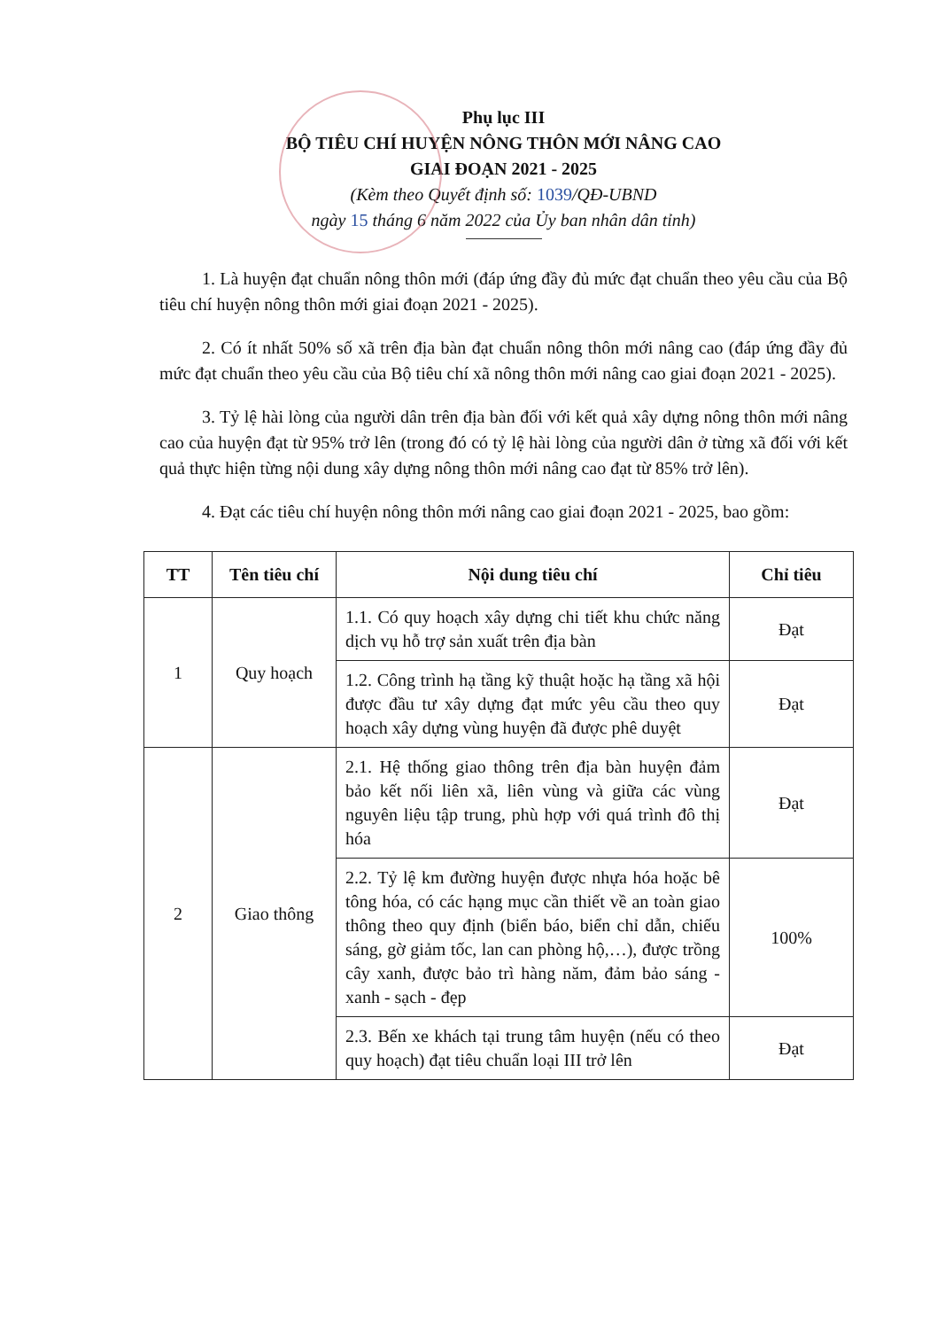Phụ lục III
BỘ TIÊU CHÍ HUYỆN NÔNG THÔN MỚI NÂNG CAO
GIAI ĐOẠN 2021 - 2025
(Kèm theo Quyết định số: 1039/QĐ-UBND
ngày 15 tháng 6 năm 2022 của Ủy ban nhân dân tỉnh)
1. Là huyện đạt chuẩn nông thôn mới (đáp ứng đầy đủ mức đạt chuẩn theo yêu cầu của Bộ tiêu chí huyện nông thôn mới giai đoạn 2021 - 2025).
2. Có ít nhất 50% số xã trên địa bàn đạt chuẩn nông thôn mới nâng cao (đáp ứng đầy đủ mức đạt chuẩn theo yêu cầu của Bộ tiêu chí xã nông thôn mới nâng cao giai đoạn 2021 - 2025).
3. Tỷ lệ hài lòng của người dân trên địa bàn đối với kết quả xây dựng nông thôn mới nâng cao của huyện đạt từ 95% trở lên (trong đó có tỷ lệ hài lòng của người dân ở từng xã đối với kết quả thực hiện từng nội dung xây dựng nông thôn mới nâng cao đạt từ 85% trở lên).
4. Đạt các tiêu chí huyện nông thôn mới nâng cao giai đoạn 2021 - 2025, bao gồm:
| TT | Tên tiêu chí | Nội dung tiêu chí | Chỉ tiêu |
| --- | --- | --- | --- |
| 1 | Quy hoạch | 1.1. Có quy hoạch xây dựng chi tiết khu chức năng dịch vụ hỗ trợ sản xuất trên địa bàn | Đạt |
| | | 1.2. Công trình hạ tầng kỹ thuật hoặc hạ tầng xã hội được đầu tư xây dựng đạt mức yêu cầu theo quy hoạch xây dựng vùng huyện đã được phê duyệt | Đạt |
| 2 | Giao thông | 2.1. Hệ thống giao thông trên địa bàn huyện đảm bảo kết nối liên xã, liên vùng và giữa các vùng nguyên liệu tập trung, phù hợp với quá trình đô thị hóa | Đạt |
| | | 2.2. Tỷ lệ km đường huyện được nhựa hóa hoặc bê tông hóa, có các hạng mục cần thiết về an toàn giao thông theo quy định (biển báo, biển chỉ dẫn, chiếu sáng, gờ giảm tốc, lan can phòng hộ,…), được trồng cây xanh, được bảo trì hàng năm, đảm bảo sáng - xanh - sạch - đẹp | 100% |
| | | 2.3. Bến xe khách tại trung tâm huyện (nếu có theo quy hoạch) đạt tiêu chuẩn loại III trở lên | Đạt |